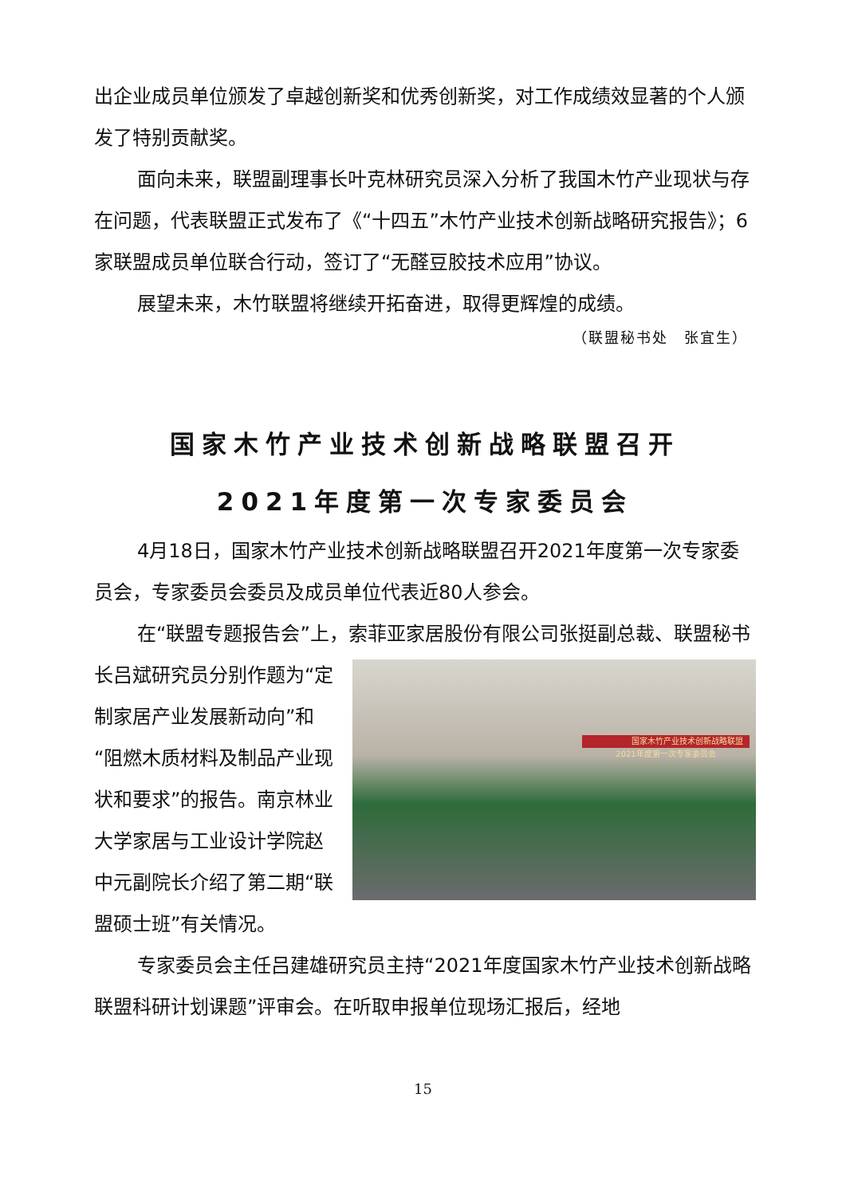出企业成员单位颁发了卓越创新奖和优秀创新奖，对工作成绩效显著的个人颁发了特别贡献奖。
面向未来，联盟副理事长叶克林研究员深入分析了我国木竹产业现状与存在问题，代表联盟正式发布了《“十四五”木竹产业技术创新战略研究报告》；6家联盟成员单位联合行动，签订了“无醛豆胶技术应用”协议。
展望未来，木竹联盟将继续开拓奋进，取得更辉煌的成绩。
（联盟秘书处　张宜生）
国家木竹产业技术创新战略联盟召开
2021年度第一次专家委员会
4月18日，国家木竹产业技术创新战略联盟召开2021年度第一次专家委员会，专家委员会委员及成员单位代表近80人参会。
在“联盟专题报告会”上，索菲亚家居股份有限公司张挺副总裁、 国家木竹产业技术创新战略联盟2021年度第一次专家委员会 联盟秘书长吕斌研究员分别作题为“定制家居产业发展新动向”和“阻燃木质材料及制品产业现状和要求”的报告。南京林业大学家居与工业设计学院赵中元副院长介绍了第二期“联盟硕士班”有关情况。
专家委员会主任吕建雄研究员主持“2021年度国家木竹产业技术创新战略联盟科研计划课题”评审会。在听取申报单位现场汇报后，经地
15